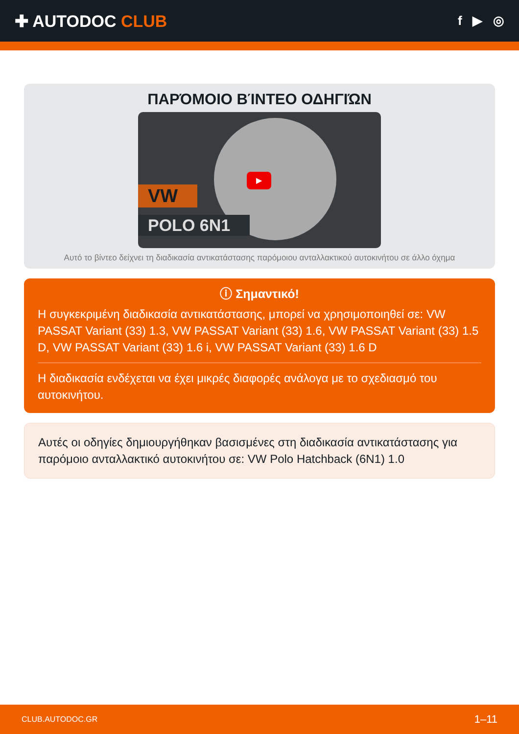✚ AUTODOC CLUB
f ▶ ◎
ΠΑΡΌΜΟΙΟ ΒΊΝΤΕΟ ΟΔΗΓΙΏΝ
VW
POLO 6N1
▶
Αυτό το βίντεο δείχνει τη διαδικασία αντικατάστασης παρόμοιου ανταλλακτικού αυτοκινήτου σε άλλο όχημα
ⓘ Σημαντικό!
Η συγκεκριμένη διαδικασία αντικατάστασης, μπορεί να χρησιμοποιηθεί σε: VW PASSAT Variant (33) 1.3, VW PASSAT Variant (33) 1.6, VW PASSAT Variant (33) 1.5 D, VW PASSAT Variant (33) 1.6 i, VW PASSAT Variant (33) 1.6 D
Η διαδικασία ενδέχεται να έχει μικρές διαφορές ανάλογα με το σχεδιασμό του αυτοκινήτου.
Αυτές οι οδηγίες δημιουργήθηκαν βασισμένες στη διαδικασία αντικατάστασης για παρόμοιο ανταλλακτικό αυτοκινήτου σε: VW Polo Hatchback (6N1) 1.0
CLUB.AUTODOC.GR 1–11